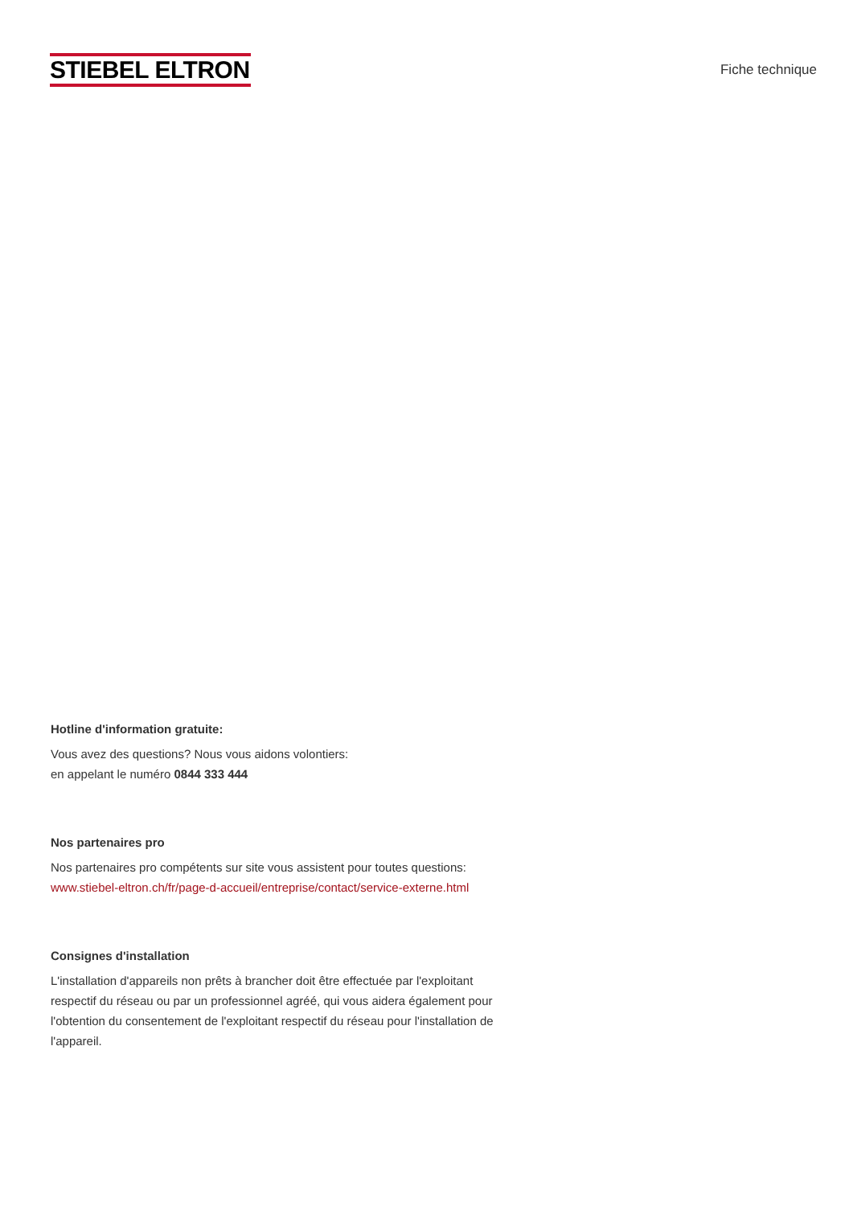STIEBEL ELTRON
Fiche technique
Hotline d'information gratuite:
Vous avez des questions? Nous vous aidons volontiers:
en appelant le numéro 0844 333 444
Nos partenaires pro
Nos partenaires pro compétents sur site vous assistent pour toutes questions:
www.stiebel-eltron.ch/fr/page-d-accueil/entreprise/contact/service-externe.html
Consignes d'installation
L'installation d'appareils non prêts à brancher doit être effectuée par l'exploitant respectif du réseau ou par un professionnel agréé, qui vous aidera également pour l'obtention du consentement de l'exploitant respectif du réseau pour l'installation de l'appareil.